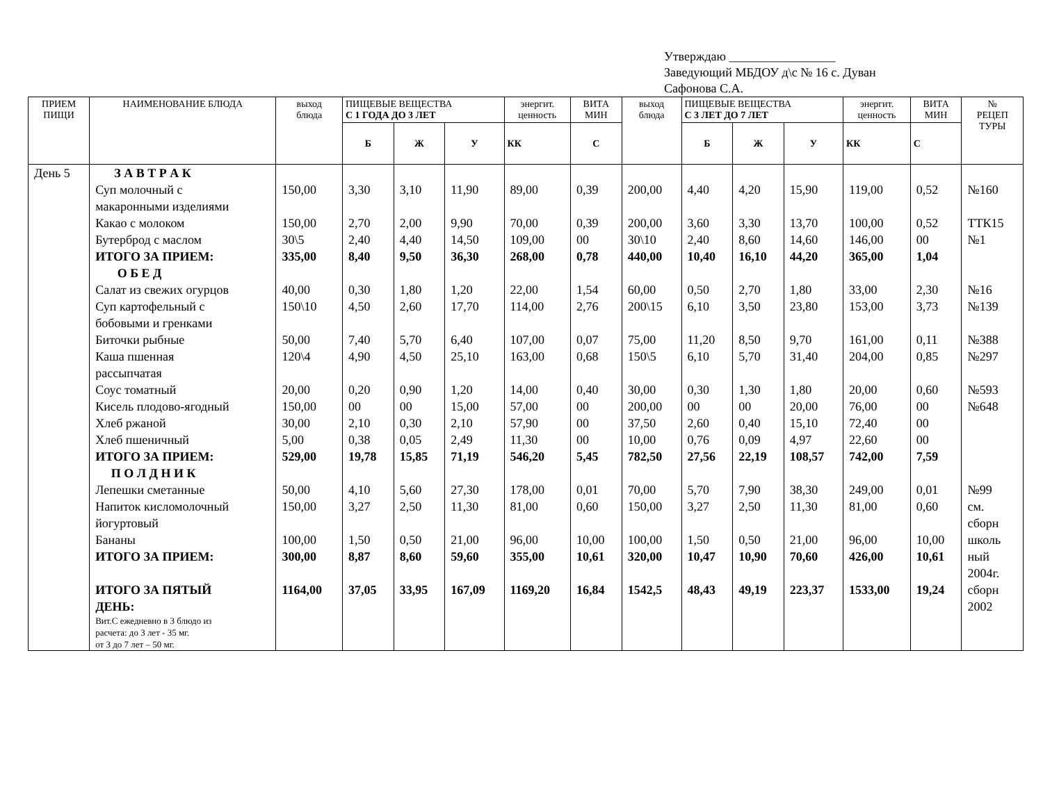Утверждаю _________________
Заведующий МБДОУ д\с № 16 с. Дуван
Сафонова С.А.
| ПРИЕМ ПИЩИ | НАИМЕНОВАНИЕ БЛЮДА | выход блюда | ПИЩЕВЫЕ ВЕЩЕСТВА С 1 ГОДА ДО 3 ЛЕТ | | | энергит. ценность | ВИТА МИН | выход блюда | ПИЩЕВЫЕ ВЕЩЕСТВА С 3 ЛЕТ ДО 7 ЛЕТ | | | энергит. ценность | ВИТА МИН | № РЕЦЕП ТУРЫ |
| --- | --- | --- | --- | --- | --- | --- | --- | --- | --- | --- | --- | --- | --- | --- |
| | | | Б | Ж | У | КК | С | | Б | Ж | У | КК | С | |
| День 5 | З А В Т Р А К Суп молочный с макаронными изделиями Какао с молоком Бутерброд с маслом ИТОГО ЗА ПРИЕМ: О Б Е Д Салат из свежих огурцов Суп картофельный с бобовыми и гренками Биточки рыбные Каша пшенная рассыпчатая Соус томатный Кисель плодово-ягодный Хлеб ржаной Хлеб пшеничный ИТОГО ЗА ПРИЕМ: П О Л Д Н И К Лепешки сметанные Напиток кисломолочный йогуртовый Бананы ИТОГО ЗА ПРИЕМ: ИТОГО ЗА ПЯТЫЙ ДЕНЬ: Вит.С ежедневно в 3 блюдо из расчета: до 3 лет - 35 мг. от 3 до 7 лет – 50 мг. | 150,00 150,00 30\5 335,00 40,00 150\10 50,00 120\4 20,00 150,00 30,00 5,00 529,00 50,00 150,00 100,00 300,00 1164,00 | 3,30 2,70 2,40 8,40 0,30 4,50 7,40 4,90 0,20 00 2,10 0,38 19,78 4,10 3,27 1,50 8,87 37,05 | 3,10 2,00 4,40 9,50 1,80 2,60 5,70 4,50 0,90 00 0,30 0,05 15,85 5,60 2,50 0,50 8,60 33,95 | 11,90 9,90 14,50 36,30 1,20 17,70 6,40 25,10 1,20 15,00 2,10 2,49 71,19 27,30 11,30 21,00 59,60 167,09 | 89,00 70,00 109,00 268,00 22,00 114,00 107,00 163,00 14,00 57,00 57,90 11,30 546,20 178,00 81,00 96,00 355,00 1169,20 | 0,39 0,39 00 0,78 1,54 2,76 0,07 0,68 0,40 00 00 00 5,45 0,01 0,60 10,00 10,61 16,84 | 200,00 200,00 30\10 440,00 60,00 200\15 75,00 150\5 30,00 200,00 37,50 10,00 782,50 70,00 150,00 100,00 320,00 1542,5 | 4,40 3,60 2,40 10,40 0,50 6,10 11,20 6,10 0,30 00 2,60 0,76 27,56 5,70 3,27 1,50 10,47 48,43 | 4,20 3,30 8,60 16,10 2,70 3,50 8,50 5,70 1,30 00 0,40 0,09 22,19 7,90 2,50 0,50 10,90 49,19 | 15,90 13,70 14,60 44,20 1,80 23,80 9,70 31,40 1,80 20,00 15,10 4,97 108,57 38,30 11,30 21,00 70,60 223,37 | 119,00 100,00 146,00 365,00 33,00 153,00 161,00 204,00 20,00 76,00 72,40 22,60 742,00 249,00 81,00 96,00 426,00 1533,00 | 0,52 0,52 00 1,04 2,30 3,73 0,11 0,85 0,60 00 00 00 7,59 0,01 0,60 10,00 10,61 19,24 | №160 ТТК15 №1 №16 №139 №388 №297 №593 №648 №99 см. сборн школь ный 2004г. сборн 2002 |